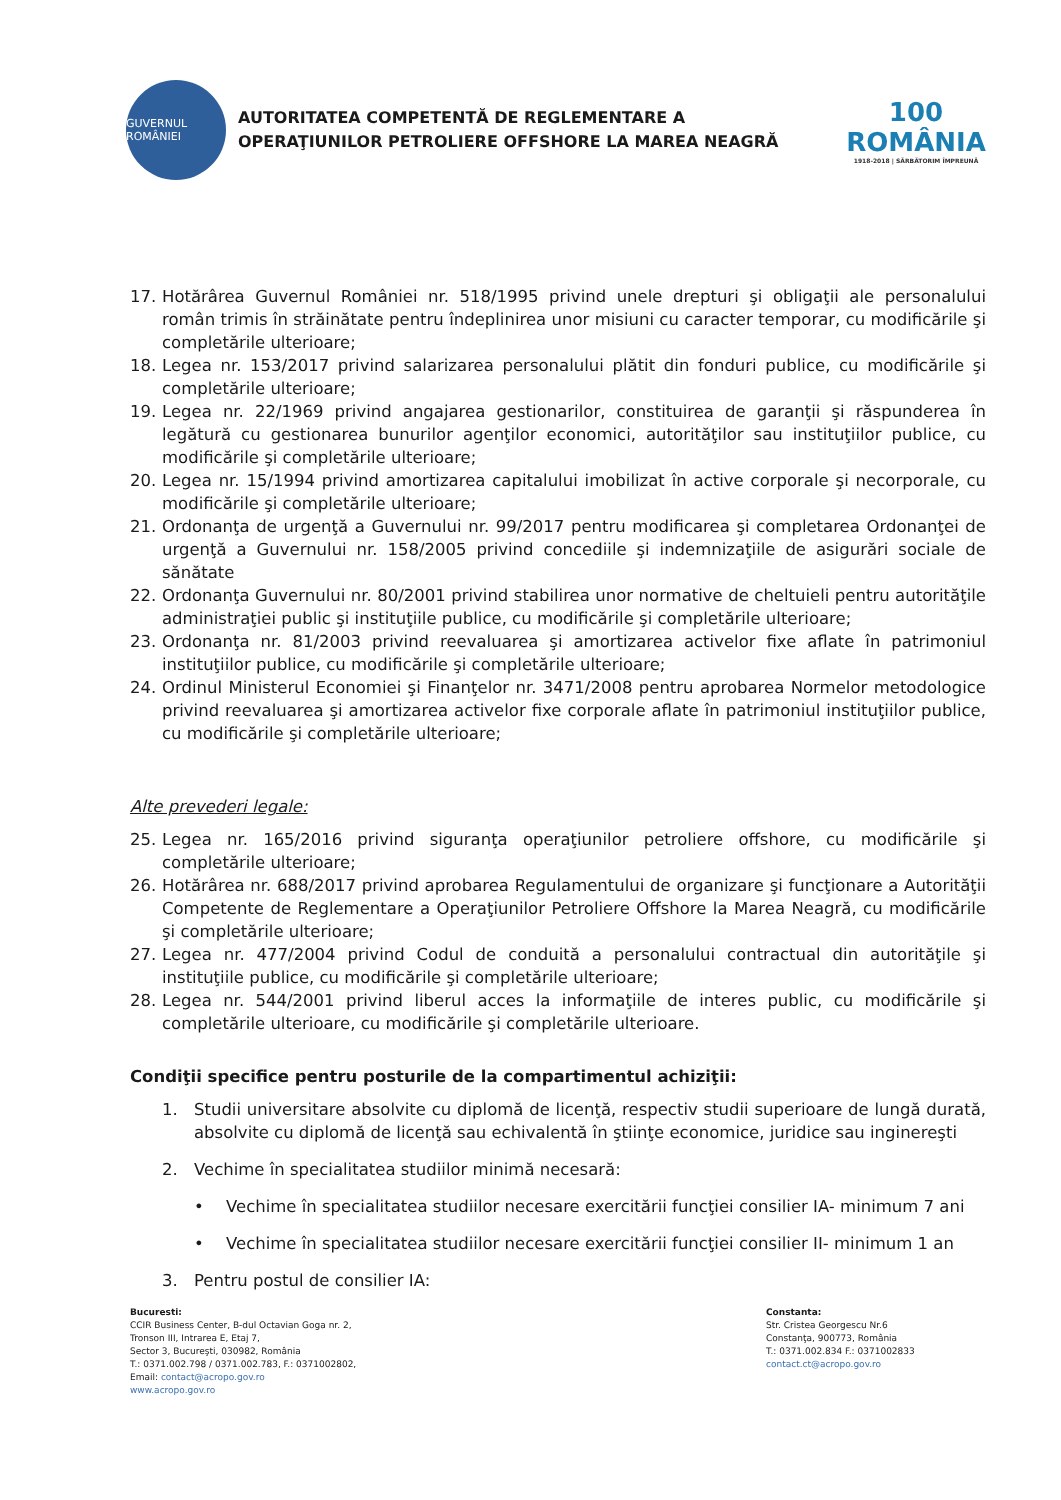GUVERNUL ROMÂNIEI
AUTORITATEA COMPETENTĂ DE REGLEMENTARE A
OPERAŢIUNILOR PETROLIERE OFFSHORE LA MAREA NEAGRĂ
100
ROMÂNIA
1918-2018 | SĂRBĂTORIM ÎMPREUNĂ
17. Hotărârea Guvernul României nr. 518/1995 privind unele drepturi şi obligaţii ale personalului român trimis în străinătate pentru îndeplinirea unor misiuni cu caracter temporar, cu modificările şi completările ulterioare;
18. Legea nr. 153/2017 privind salarizarea personalului plătit din fonduri publice, cu modificările şi completările ulterioare;
19. Legea nr. 22/1969 privind angajarea gestionarilor, constituirea de garanţii şi răspunderea în legătură cu gestionarea bunurilor agenţilor economici, autorităţilor sau instituţiilor publice, cu modificările şi completările ulterioare;
20. Legea nr. 15/1994 privind amortizarea capitalului imobilizat în active corporale şi necorporale, cu modificările şi completările ulterioare;
21. Ordonanţa de urgenţă a Guvernului nr. 99/2017 pentru modificarea şi completarea Ordonanţei de urgenţă a Guvernului nr. 158/2005 privind concediile şi indemnizaţiile de asigurări sociale de sănătate
22. Ordonanţa Guvernului nr. 80/2001 privind stabilirea unor normative de cheltuieli pentru autorităţile administraţiei public şi instituţiile publice, cu modificările şi completările ulterioare;
23. Ordonanţa nr. 81/2003 privind reevaluarea şi amortizarea activelor fixe aflate în patrimoniul instituţiilor publice, cu modificările şi completările ulterioare;
24. Ordinul Ministerul Economiei şi Finanţelor nr. 3471/2008 pentru aprobarea Normelor metodologice privind reevaluarea şi amortizarea activelor fixe corporale aflate în patrimoniul instituţiilor publice, cu modificările şi completările ulterioare;
Alte prevederi legale:
25. Legea nr. 165/2016 privind siguranţa operaţiunilor petroliere offshore, cu modificările şi completările ulterioare;
26. Hotărârea nr. 688/2017 privind aprobarea Regulamentului de organizare şi funcţionare a Autorităţii Competente de Reglementare a Operaţiunilor Petroliere Offshore la Marea Neagră, cu modificările şi completările ulterioare;
27. Legea nr. 477/2004 privind Codul de conduită a personalului contractual din autorităţile şi instituţiile publice, cu modificările şi completările ulterioare;
28. Legea nr. 544/2001 privind liberul acces la informaţiile de interes public, cu modificările şi completările ulterioare, cu modificările şi completările ulterioare.
Condiţii specifice pentru posturile de la compartimentul achiziţii:
1. Studii universitare absolvite cu diplomă de licenţă, respectiv studii superioare de lungă durată, absolvite cu diplomă de licenţă sau echivalentă în ştiinţe economice, juridice sau inginereşti
2. Vechime în specialitatea studiilor minimă necesară:
• Vechime în specialitatea studiilor necesare exercitării funcţiei consilier IA- minimum 7 ani
• Vechime în specialitatea studiilor necesare exercitării funcţiei consilier II- minimum 1 an
3. Pentru postul de consilier IA:
Bucuresti:
CCIR Business Center, B-dul Octavian Goga nr. 2,
Tronson III, Intrarea E, Etaj 7,
Sector 3, Bucureşti, 030982, România
T.: 0371.002.798 / 0371.002.783, F.: 0371002802,
Email: contact@acropo.gov.ro
www.acropo.gov.ro
Constanta:
Str. Cristea Georgescu Nr.6
Constanţa, 900773, România
T.: 0371.002.834 F.: 0371002833
contact.ct@acropo.gov.ro